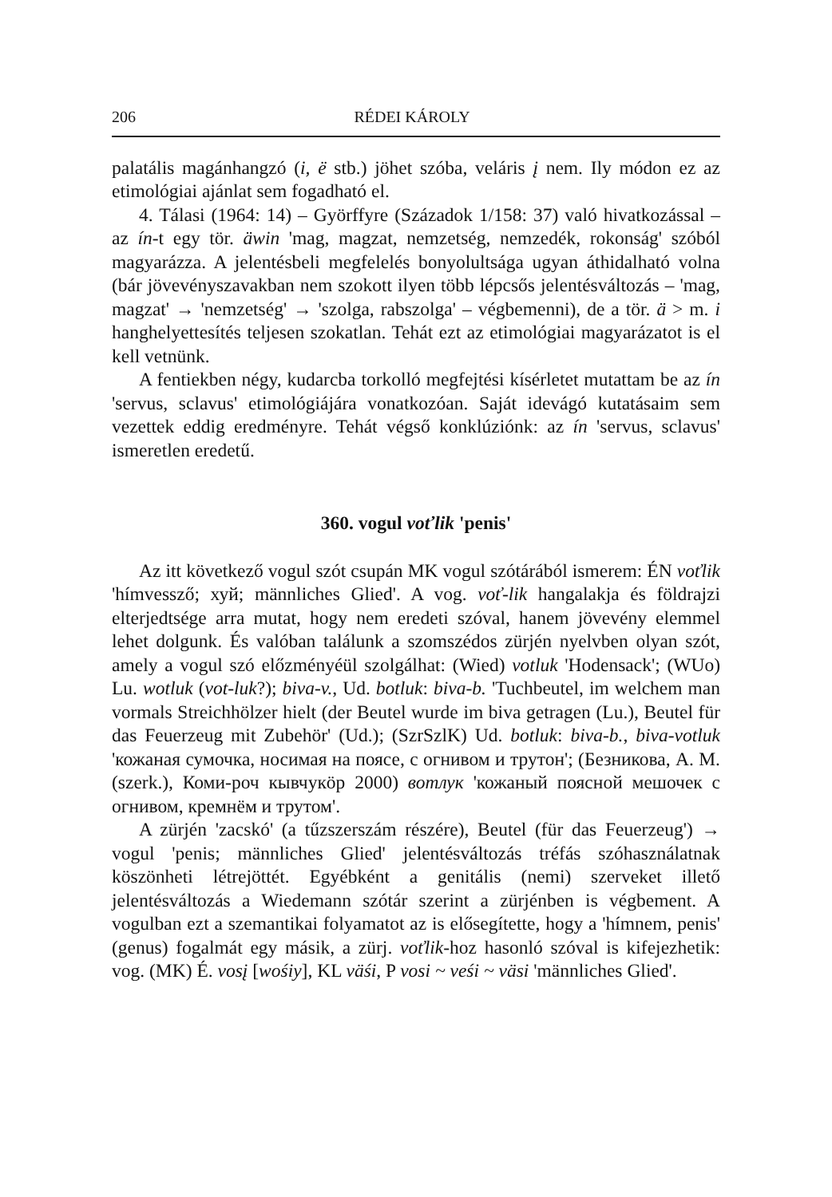206 RÉDEI KÁROLY
palatális magánhangzó (i, ë stb.) jöhet szóba, veláris į nem. Ily módon ez az etimológiai ajánlat sem fogadható el.
4. Tálasi (1964: 14) – Györffyre (Századok 1/158: 37) való hivatkozással – az ín-t egy tör. äwin 'mag, magzat, nemzetség, nemzedék, rokonság' szóból magyarázza. A jelentésbeli megfelelés bonyolultsága ugyan áthidalható volna (bár jövevényszavakban nem szokott ilyen több lépcsős jelentésváltozás – 'mag, magzat' → 'nemzetség' → 'szolga, rabszolga' – végbemenni), de a tör. ä > m. i hanghelyettesítés teljesen szokatlan. Tehát ezt az etimológiai magyarázatot is el kell vetnünk.
A fentiekben négy, kudarcba torkolló megfejtési kísérletet mutattam be az ín 'servus, sclavus' etimológiájára vonatkozóan. Saját idevágó kutatásaim sem vezettek eddig eredményre. Tehát végső konklúziónk: az ín 'servus, sclavus' ismeretlen eredetű.
360. vogul voťlik 'penis'
Az itt következő vogul szót csupán MK vogul szótárából ismerem: ÉN voťlik 'hímvessző; хуй; männliches Glied'. A vog. voť-lik hangalakja és földrajzi elterjedtsége arra mutat, hogy nem eredeti szóval, hanem jövevény elemmel lehet dolgunk. És valóban találunk a szomszédos zürjén nyelvben olyan szót, amely a vogul szó előzményéül szolgálhat: (Wied) votluk 'Hodensack'; (WUo) Lu. wotluk (vot-luk?); biva-v., Ud. botluk: biva-b. 'Tuchbeutel, im welchem man vormals Streichhölzer hielt (der Beutel wurde im biva getragen (Lu.), Beutel für das Feuerzeug mit Zubehör' (Ud.); (SzrSzlK) Ud. botluk: biva-b., biva-votluk 'кожаная сумочка, носимая на поясе, с огнивом и трутон'; (Безникова, А. M. (szerk.), Коми-роч кывчукöр 2000) вотлук 'кожаный поясной мешочек с огнивом, кремнём и трутом'.
A zürjén 'zacskó' (a tűzszerszám részére), Beutel (für das Feuerzeug') → vogul 'penis; männliches Glied' jelentésváltozás tréfás szóhasználatnak köszönheti létrejöttét. Egyébként a genitális (nemi) szerveket illető jelentésváltozás a Wiedemann szótár szerint a zürjénben is végbement. A vogulban ezt a szemantikai folyamatot az is elősegítette, hogy a 'hímnem, penis' (genus) fogalmát egy másik, a zürj. voťlik-hoz hasonló szóval is kifejezhetik: vog. (MK) É. vosį [wośiy], KL väśi, P vosi ~ veśi ~ väsi 'männliches Glied'.